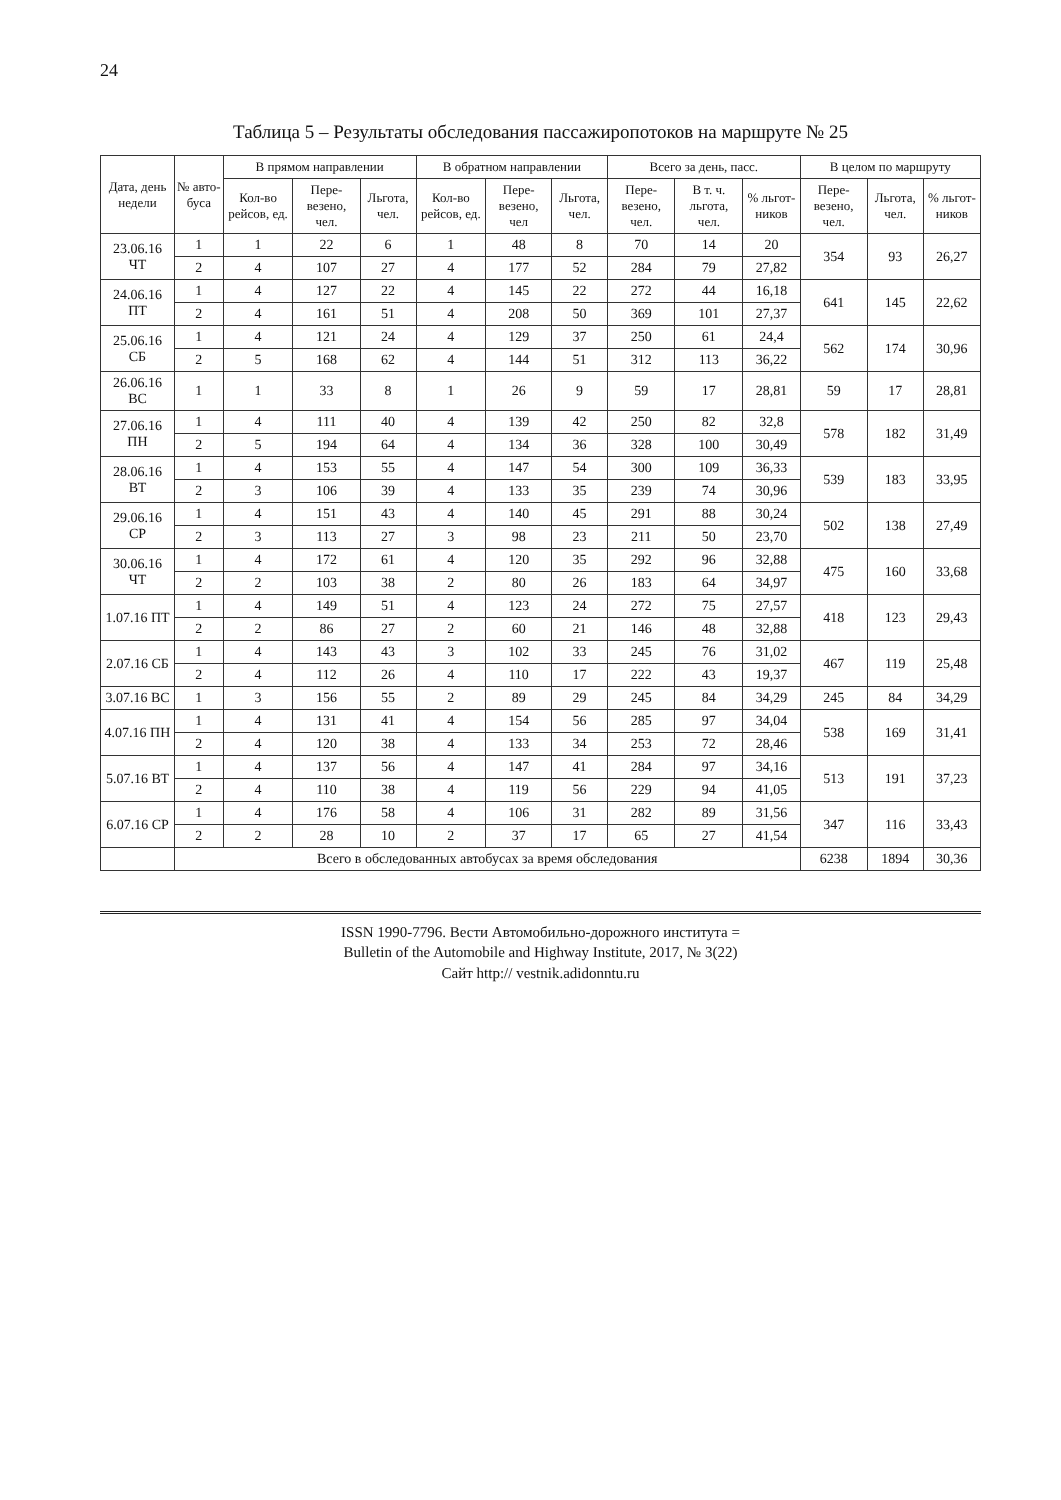24
Таблица 5 – Результаты обследования пассажиропотоков на маршруте № 25
| Дата, день недели | № авто-буса | В прямом направлении | | | В обратном направлении | | | Всего за день, пасс. | | | В целом по маршруту | | |
| --- | --- | --- | --- | --- | --- | --- | --- | --- | --- | --- | --- | --- | --- |
| | | Кол-во рейсов, ед. | Пере-везено, чел. | Льгота, чел. | Кол-во рейсов, ед. | Пере-везено, чел | Льгота, чел. | Пере-везено, чел. | В т. ч. льгота, чел. | % льгот-ников | Пере-везено, чел. | Льгота, чел. | % льгот-ников |
| 23.06.16 ЧТ | 1 | 1 | 22 | 6 | 1 | 48 | 8 | 70 | 14 | 20 | 354 | 93 | 26,27 |
| | 2 | 4 | 107 | 27 | 4 | 177 | 52 | 284 | 79 | 27,82 | | | |
| 24.06.16 ПТ | 1 | 4 | 127 | 22 | 4 | 145 | 22 | 272 | 44 | 16,18 | 641 | 145 | 22,62 |
| | 2 | 4 | 161 | 51 | 4 | 208 | 50 | 369 | 101 | 27,37 | | | |
| 25.06.16 СБ | 1 | 4 | 121 | 24 | 4 | 129 | 37 | 250 | 61 | 24,4 | 562 | 174 | 30,96 |
| | 2 | 5 | 168 | 62 | 4 | 144 | 51 | 312 | 113 | 36,22 | | | |
| 26.06.16 ВС | 1 | 1 | 33 | 8 | 1 | 26 | 9 | 59 | 17 | 28,81 | 59 | 17 | 28,81 |
| 27.06.16 ПН | 1 | 4 | 111 | 40 | 4 | 139 | 42 | 250 | 82 | 32,8 | 578 | 182 | 31,49 |
| | 2 | 5 | 194 | 64 | 4 | 134 | 36 | 328 | 100 | 30,49 | | | |
| 28.06.16 ВТ | 1 | 4 | 153 | 55 | 4 | 147 | 54 | 300 | 109 | 36,33 | 539 | 183 | 33,95 |
| | 2 | 3 | 106 | 39 | 4 | 133 | 35 | 239 | 74 | 30,96 | | | |
| 29.06.16 СР | 1 | 4 | 151 | 43 | 4 | 140 | 45 | 291 | 88 | 30,24 | 502 | 138 | 27,49 |
| | 2 | 3 | 113 | 27 | 3 | 98 | 23 | 211 | 50 | 23,70 | | | |
| 30.06.16 ЧТ | 1 | 4 | 172 | 61 | 4 | 120 | 35 | 292 | 96 | 32,88 | 475 | 160 | 33,68 |
| | 2 | 2 | 103 | 38 | 2 | 80 | 26 | 183 | 64 | 34,97 | | | |
| 1.07.16 ПТ | 1 | 4 | 149 | 51 | 4 | 123 | 24 | 272 | 75 | 27,57 | 418 | 123 | 29,43 |
| | 2 | 2 | 86 | 27 | 2 | 60 | 21 | 146 | 48 | 32,88 | | | |
| 2.07.16 СБ | 1 | 4 | 143 | 43 | 3 | 102 | 33 | 245 | 76 | 31,02 | 467 | 119 | 25,48 |
| | 2 | 4 | 112 | 26 | 4 | 110 | 17 | 222 | 43 | 19,37 | | | |
| 3.07.16 ВС | 1 | 3 | 156 | 55 | 2 | 89 | 29 | 245 | 84 | 34,29 | 245 | 84 | 34,29 |
| 4.07.16 ПН | 1 | 4 | 131 | 41 | 4 | 154 | 56 | 285 | 97 | 34,04 | 538 | 169 | 31,41 |
| | 2 | 4 | 120 | 38 | 4 | 133 | 34 | 253 | 72 | 28,46 | | | |
| 5.07.16 ВТ | 1 | 4 | 137 | 56 | 4 | 147 | 41 | 284 | 97 | 34,16 | 513 | 191 | 37,23 |
| | 2 | 4 | 110 | 38 | 4 | 119 | 56 | 229 | 94 | 41,05 | | | |
| 6.07.16 СР | 1 | 4 | 176 | 58 | 4 | 106 | 31 | 282 | 89 | 31,56 | 347 | 116 | 33,43 |
| | 2 | 2 | 28 | 10 | 2 | 37 | 17 | 65 | 27 | 41,54 | | | |
| | Всего в обследованных автобусах за время обследования | | | | | | | | | | 6238 | 1894 | 30,36 |
ISSN 1990-7796. Вести Автомобильно-дорожного института =
Bulletin of the Automobile and Highway Institute, 2017, № 3(22)
Сайт http:// vestnik.adidonntu.ru